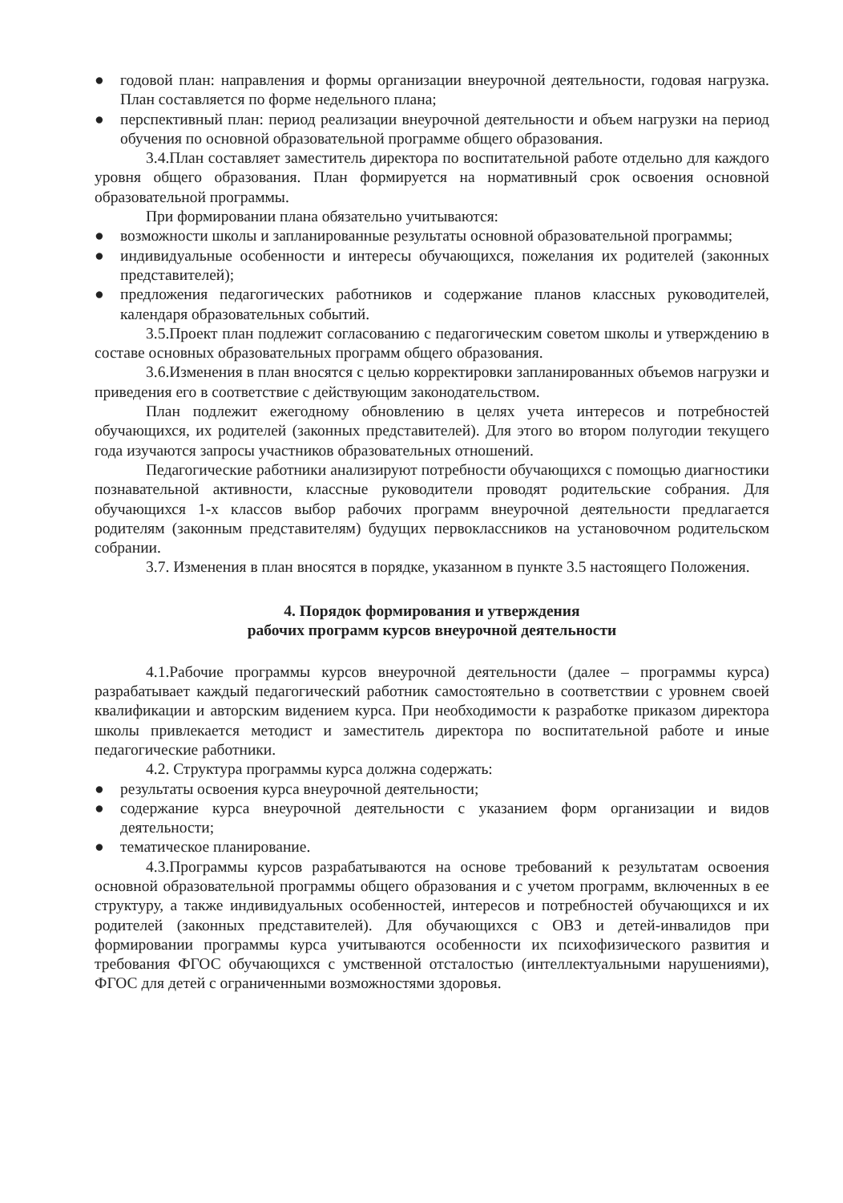● годовой план: направления и формы организации внеурочной деятельности, годовая нагрузка. План составляется по форме недельного плана;
● перспективный план: период реализации внеурочной деятельности и объем нагрузки на период обучения по основной образовательной программе общего образования.
3.4.План составляет заместитель директора по воспитательной работе отдельно для каждого уровня общего образования. План формируется на нормативный срок освоения основной образовательной программы.
При формировании плана обязательно учитываются:
● возможности школы и запланированные результаты основной образовательной программы;
● индивидуальные особенности и интересы обучающихся, пожелания их родителей (законных представителей);
● предложения педагогических работников и содержание планов классных руководителей, календаря образовательных событий.
3.5.Проект план подлежит согласованию с педагогическим советом школы и утверждению в составе основных образовательных программ общего образования.
3.6.Изменения в план вносятся с целью корректировки запланированных объемов нагрузки и приведения его в соответствие с действующим законодательством.
План подлежит ежегодному обновлению в целях учета интересов и потребностей обучающихся, их родителей (законных представителей). Для этого во втором полугодии текущего года изучаются запросы участников образовательных отношений.
Педагогические работники анализируют потребности обучающихся с помощью диагностики познавательной активности, классные руководители проводят родительские собрания. Для обучающихся 1-х классов выбор рабочих программ внеурочной деятельности предлагается родителям (законным представителям) будущих первоклассников на установочном родительском собрании.
3.7. Изменения в план вносятся в порядке, указанном в пункте 3.5 настоящего Положения.
4. Порядок формирования и утверждения
рабочих программ курсов внеурочной деятельности
4.1.Рабочие программы курсов внеурочной деятельности (далее – программы курса) разрабатывает каждый педагогический работник самостоятельно в соответствии с уровнем своей квалификации и авторским видением курса. При необходимости к разработке приказом директора школы привлекается методист и заместитель директора по воспитательной работе и иные педагогические работники.
4.2. Структура программы курса должна содержать:
● результаты освоения курса внеурочной деятельности;
● содержание курса внеурочной деятельности с указанием форм организации и видов деятельности;
● тематическое планирование.
4.3.Программы курсов разрабатываются на основе требований к результатам освоения основной образовательной программы общего образования и с учетом программ, включенных в ее структуру, а также индивидуальных особенностей, интересов и потребностей обучающихся и их родителей (законных представителей). Для обучающихся с ОВЗ и детей-инвалидов при формировании программы курса учитываются особенности их психофизического развития и требования ФГОС обучающихся с умственной отсталостью (интеллектуальными нарушениями), ФГОС для детей с ограниченными возможностями здоровья.